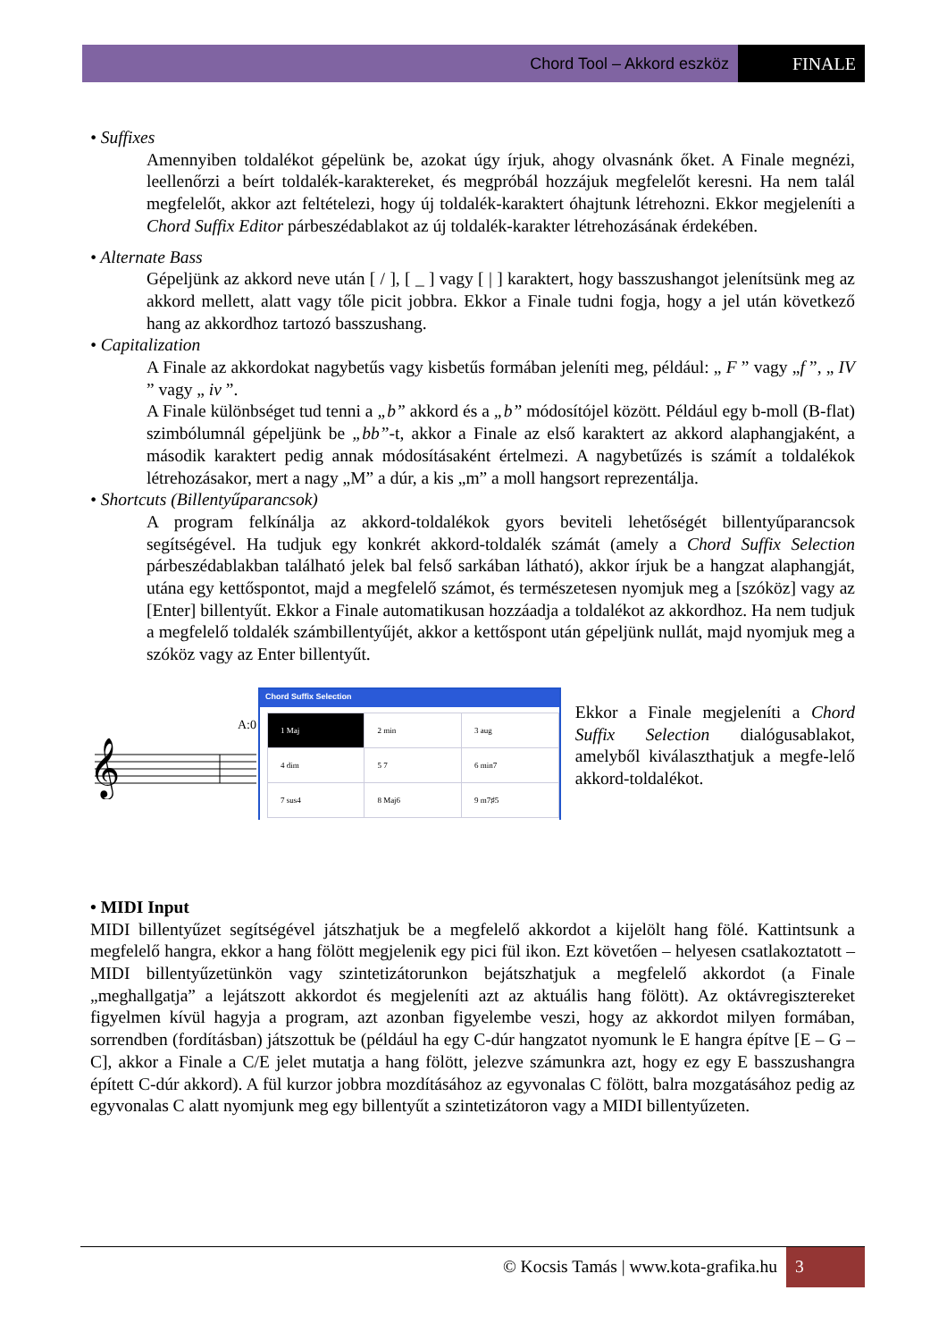Chord Tool – Akkord eszköz FINALE
• Suffixes
Amennyiben toldalékot gépelünk be, azokat úgy írjuk, ahogy olvasnánk őket. A Finale megnézi, leellenőrzi a beírt toldalék-karaktereket, és megpróbál hozzájuk megfelelőt keresni. Ha nem talál megfelelőt, akkor azt feltételezi, hogy új toldalék-karaktert óhajtunk létrehozni. Ekkor megjeleníti a Chord Suffix Editor párbeszédablakot az új toldalék-karakter létrehozásának érdekében.
• Alternate Bass
Gépeljünk az akkord neve után [ / ], [ _ ] vagy [ | ] karaktert, hogy basszushangot jelenítsünk meg az akkord mellett, alatt vagy tőle picit jobbra. Ekkor a Finale tudni fogja, hogy a jel után következő hang az akkordhoz tartozó basszushang.
• Capitalization
A Finale az akkordokat nagybetűs vagy kisbetűs formában jeleníti meg, például: „ F ” vagy „f ”, „ IV ” vagy „ iv ”.
A Finale különbséget tud tenni a „b” akkord és a „b” módosítójel között. Például egy b-moll (B-flat) szimbólumnál gépeljünk be „bb”-t, akkor a Finale az első karaktert az akkord alaphangjaként, a második karaktert pedig annak módosításaként értelmezi. A nagybetűzés is számít a toldalékok létrehozásakor, mert a nagy „M” a dúr, a kis „m” a moll hangsort reprezentálja.
• Shortcuts (Billentyűparancsok)
A program felkínálja az akkord-toldalékok gyors beviteli lehetőségét billentyűparancsok segítségével. Ha tudjuk egy konkrét akkord-toldalék számát (amely a Chord Suffix Selection párbeszédablakban található jelek bal felső sarkában látható), akkor írjuk be a hangzat alaphangját, utána egy kettőspontot, majd a megfelelő számot, és természetesen nyomjuk meg a [szóköz] vagy az [Enter] billentyűt. Ekkor a Finale automatikusan hozzáadja a toldalékot az akkordhoz. Ha nem tudjuk a megfelelő toldalék számbillentyűjét, akkor a kettőspont után gépeljünk nullát, majd nyomjuk meg a szóköz vagy az Enter billentyűt.
A:0
𝄞
Chord Suffix Selection
| 1 Maj | 2 min | 3 aug |
| 4 dim | 5 7 | 6 min7 |
| 7 sus4 | 8 Maj6 | 9 m7♯5 |
Ekkor a Finale megjeleníti a Chord Suffix Selection dialógusablakot, amelyből kiválaszthatjuk a megfe-lelő akkord-toldalékot.
• MIDI Input
MIDI billentyűzet segítségével játszhatjuk be a megfelelő akkordot a kijelölt hang fölé. Kattintsunk a megfelelő hangra, ekkor a hang fölött megjelenik egy pici fül ikon. Ezt követően – helyesen csatlakoztatott – MIDI billentyűzetünkön vagy szintetizátorunkon bejátszhatjuk a megfelelő akkordot (a Finale „meghallgatja” a lejátszott akkordot és megjeleníti azt az aktuális hang fölött). Az oktávregisztereket figyelmen kívül hagyja a program, azt azonban figyelembe veszi, hogy az akkordot milyen formában, sorrendben (fordításban) játszottuk be (például ha egy C-dúr hangzatot nyomunk le E hangra építve [E – G – C], akkor a Finale a C/E jelet mutatja a hang fölött, jelezve számunkra azt, hogy ez egy E basszushangra épített C-dúr akkord). A fül kurzor jobbra mozdításához az egyvonalas C fölött, balra mozgatásához pedig az egyvonalas C alatt nyomjunk meg egy billentyűt a szintetizátoron vagy a MIDI billentyűzeten.
© Kocsis Tamás | www.kota-grafika.hu 3